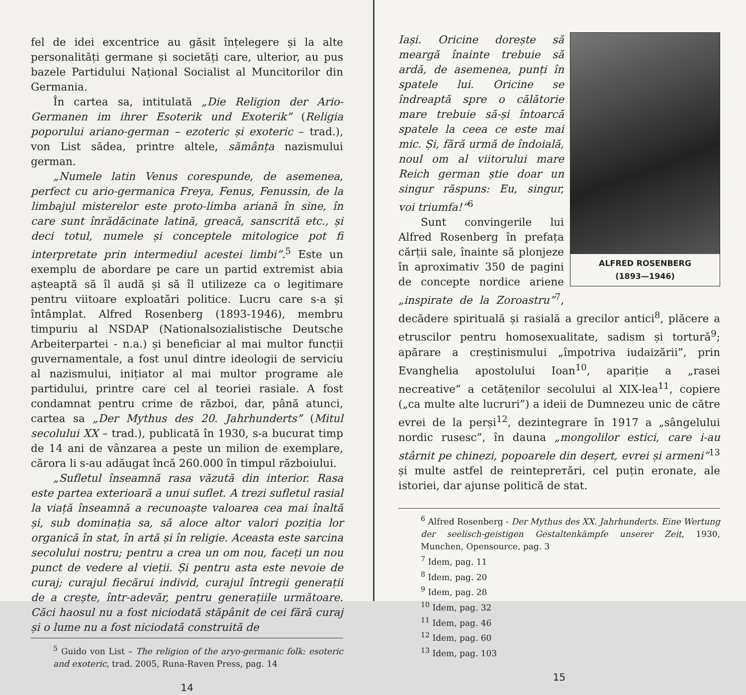fel de idei excentrice au găsit înțelegere și la alte personalități germane și societăți care, ulterior, au pus bazele Partidului Național Socialist al Muncitorilor din Germania.
În cartea sa, intitulată „Die Religion der Ario-Germanen im ihrer Esoterik und Exoterik” (Religia poporului ariano-german – ezoteric și exoteric – trad.), von List sădea, printre altele, sămânța nazismului german.
„Numele latin Venus corespunde, de asemenea, perfect cu ario-germanica Freya, Fenus, Fenussin, de la limbajul misterelor este proto-limba ariană în sine, în care sunt înrădăcinate latină, greacă, sanscrită etc., și deci totul, numele și conceptele mitologice pot fi interpretate prin intermediul acestei limbi”.<sup>5</sup> Este un exemplu de abordare pe care un partid extremist abia așteaptă să îl audă și să îl utilizeze ca o legitimare pentru viitoare exploatări politice. Lucru care s-a și întâmplat. Alfred Rosenberg (1893-1946), membru timpuriu al NSDAP (Nationalsozialistische Deutsche Arbeiterpartei - n.a.) și beneficiar al mai multor funcții guvernamentale, a fost unul dintre ideologii de serviciu al nazismului, inițiator al mai multor programe ale partidului, printre care cel al teoriei rasiale. A fost condamnat pentru crime de război, dar, până atunci, cartea sa „Der Mythus des 20. Jahrhunderts” (Mitul secolului XX – trad.), publicată în 1930, s-a bucurat timp de 14 ani de vânzarea a peste un milion de exemplare, cărora li s-au adăugat încă 260.000 în timpul războiului.
„Sufletul înseamnă rasa văzută din interior. Rasa este partea exterioară a unui suflet. A trezi sufletul rasial la viață înseamnă a recunoaște valoarea cea mai înaltă și, sub dominația sa, să aloce altor valori poziția lor organică în stat, în artă și în religie. Aceasta este sarcina secolului nostru; pentru a crea un om nou, faceți un nou punct de vedere al vieții. Și pentru asta este nevoie de curaj; curajul fiecărui individ, curajul întregii generații de a crește, într-adevăr, pentru generațiile următoare. Căci haosul nu a fost niciodată stăpânit de cei fără curaj și o lume nu a fost niciodată construită de
<sup>5</sup> Guido von List – The religion of the aryo-germanic folk: esoteric and exoteric, trad. 2005, Runa-Raven Press, pag. 14
14
ALFRED ROSENBERG
(1893—1946)
Iași. Oricine dorește să meargă înainte trebuie să ardă, de asemenea, punți în spatele lui. Oricine se îndreaptă spre o călătorie mare trebuie să-și întoarcă spatele la ceea ce este mai mic. Și, fără urmă de îndoială, noul om al viitorului mare Reich german știe doar un singur răspuns: Eu, singur, voi triumfa!”<sup>6</sup>
Sunt convingerile lui Alfred Rosenberg în prefața cărții sale, înainte să plonjeze în aproximativ 350 de pagini de concepte nordice ariene „inspirate de la Zoroastru”<sup>7</sup>, decădere spirituală și rasială a grecilor antici<sup>8</sup>, plăcere a etruscilor pentru homosexualitate, sadism și tortură<sup>9</sup>; apărare a creștinismului „împotriva iudaizării”, prin Evanghelia apostolului Ioan<sup>10</sup>, apariție a „rasei necreative” a cetățenilor secolului al XIX-lea<sup>11</sup>, copiere („ca multe alte lucruri”) a ideii de Dumnezeu unic de către evrei de la perși<sup>12</sup>, dezintegrare în 1917 a „sângelului nordic rusesc”, în dauna „mongolilor estici, care i-au stârnit pe chinezi, popoarele din deșert, evrei și armeni”<sup>13</sup> și multe astfel de reinteprетări, cel puțin eronate, ale istoriei, dar ajunse politică de stat.
<sup>6</sup> Alfred Rosenberg - Der Mythus des XX. Jahrhunderts. Eine Wertung der seelisch-geistigen Gestaltenkämpfe unserer Zeit, 1930, Munchen, Opensource, pag. 3
<sup>7</sup> Idem, pag. 11
<sup>8</sup> Idem, pag. 20
<sup>9</sup> Idem, pag. 28
<sup>10</sup> Idem, pag. 32
<sup>11</sup> Idem, pag. 46
<sup>12</sup> Idem, pag. 60
<sup>13</sup> Idem, pag. 103
15